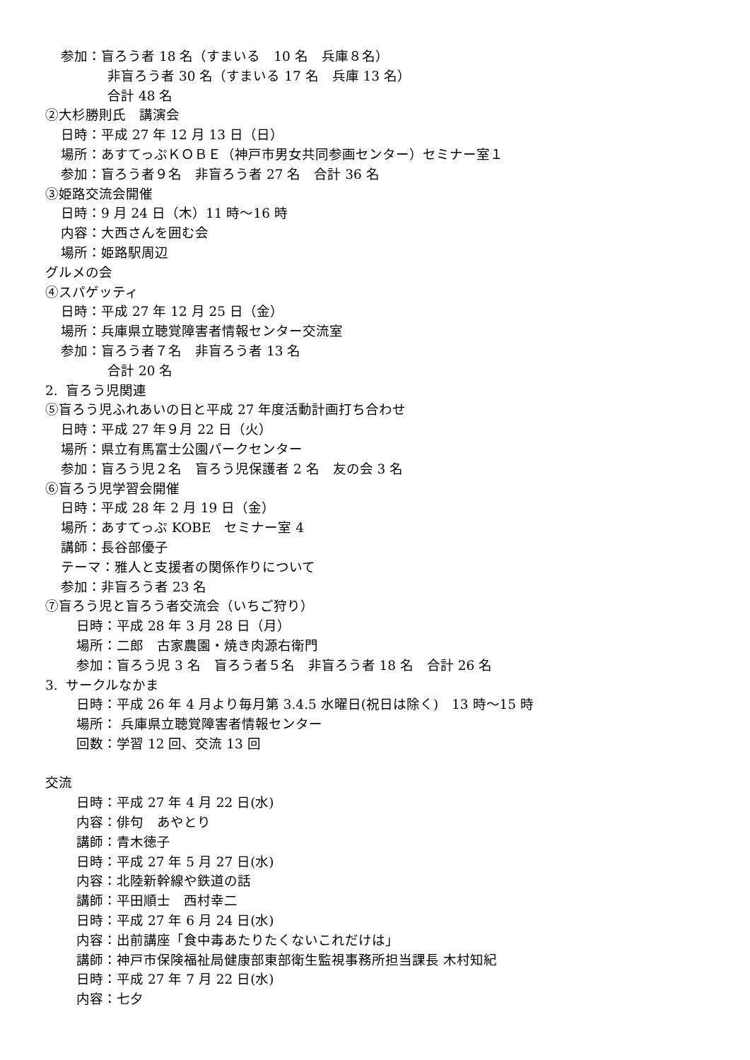参加：盲ろう者 18 名（すまいる　10 名　兵庫８名）
非盲ろう者 30 名（すまいる 17 名　兵庫 13 名）
合計 48 名
②大杉勝則氏　講演会
日時：平成 27 年 12 月 13 日（日）
場所：あすてっぷＫＯＢＥ（神戸市男女共同参画センター）セミナー室１
参加：盲ろう者９名　非盲ろう者 27 名　合計 36 名
③姫路交流会開催
日時：9 月 24 日（木）11 時～16 時
内容：大西さんを囲む会
場所：姫路駅周辺
グルメの会
④スパゲッティ
日時：平成 27 年 12 月 25 日（金）
場所：兵庫県立聴覚障害者情報センター交流室
参加：盲ろう者７名　非盲ろう者 13 名
合計 20 名
2. 盲ろう児関連
⑤盲ろう児ふれあいの日と平成 27 年度活動計画打ち合わせ
日時：平成 27 年９月 22 日（火）
場所：県立有馬富士公園パークセンター
参加：盲ろう児２名　盲ろう児保護者 2 名　友の会 3 名
⑥盲ろう児学習会開催
日時：平成 28 年 2 月 19 日（金）
場所：あすてっぷ KOBE　セミナー室 4
講師：長谷部優子
テーマ：雅人と支援者の関係作りについて
参加：非盲ろう者 23 名
⑦盲ろう児と盲ろう者交流会（いちご狩り）
日時：平成 28 年 3 月 28 日（月）
場所：二郎　古家農園・焼き肉源右衛門
参加：盲ろう児 3 名　盲ろう者５名　非盲ろう者 18 名　合計 26 名
3. サークルなかま
日時：平成 26 年 4 月より毎月第 3.4.5 水曜日(祝日は除く)　13 時～15 時
場所： 兵庫県立聴覚障害者情報センター
回数：学習 12 回、交流 13 回
交流
日時：平成 27 年 4 月 22 日(水)
内容：俳句　あやとり
講師：青木徳子
日時：平成 27 年 5 月 27 日(水)
内容：北陸新幹線や鉄道の話
講師：平田順士　西村幸二
日時：平成 27 年 6 月 24 日(水)
内容：出前講座「食中毒あたりたくないこれだけは」
講師：神戸市保険福祉局健康部東部衛生監視事務所担当課長 木村知紀
日時：平成 27 年 7 月 22 日(水)
内容：七夕